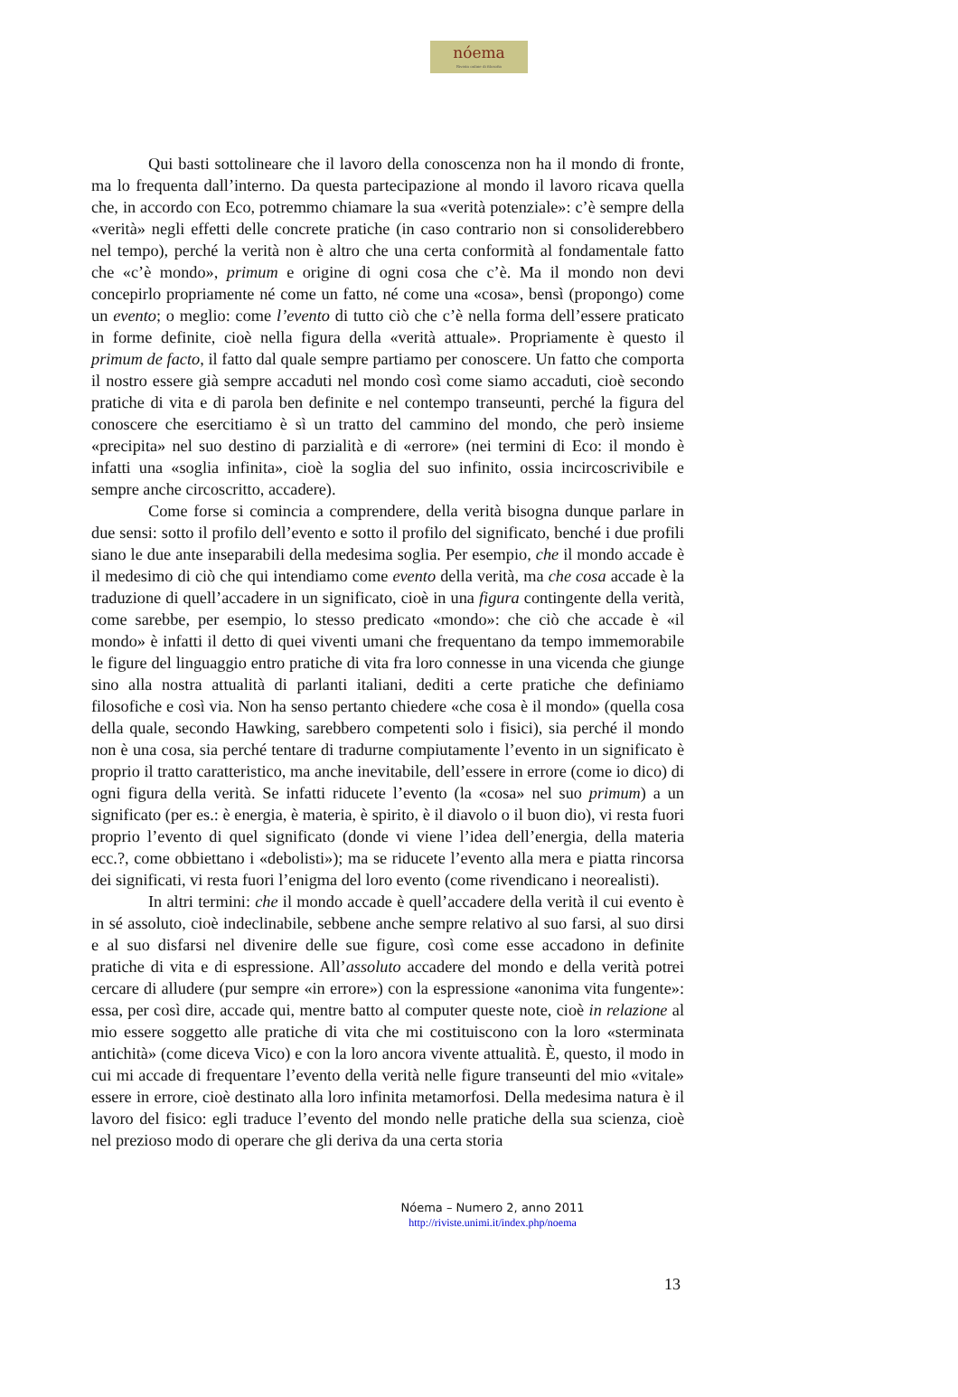nóema
Rivista online di filosofia
Qui basti sottolineare che il lavoro della conoscenza non ha il mondo di fronte, ma lo frequenta dall’interno. Da questa partecipazione al mondo il lavoro ricava quella che, in accordo con Eco, potremmo chiamare la sua «verità potenziale»: c’è sempre della «verità» negli effetti delle concrete pratiche (in caso contrario non si consoliderebbero nel tempo), perché la verità non è altro che una certa conformità al fondamentale fatto che «c’è mondo», primum e origine di ogni cosa che c’è. Ma il mondo non devi concepirlo propriamente né come un fatto, né come una «cosa», bensì (propongo) come un evento; o meglio: come l’evento di tutto ciò che c’è nella forma dell’essere praticato in forme definite, cioè nella figura della «verità attuale». Propriamente è questo il primum de facto, il fatto dal quale sempre partiamo per conoscere. Un fatto che comporta il nostro essere già sempre accaduti nel mondo così come siamo accaduti, cioè secondo pratiche di vita e di parola ben definite e nel contempo transeunti, perché la figura del conoscere che esercitiamo è sì un tratto del cammino del mondo, che però insieme «precipita» nel suo destino di parzialità e di «errore» (nei termini di Eco: il mondo è infatti una «soglia infinita», cioè la soglia del suo infinito, ossia incircoscrivibile e sempre anche circoscritto, accadere).
Come forse si comincia a comprendere, della verità bisogna dunque parlare in due sensi: sotto il profilo dell’evento e sotto il profilo del significato, benché i due profili siano le due ante inseparabili della medesima soglia. Per esempio, che il mondo accade è il medesimo di ciò che qui intendiamo come evento della verità, ma che cosa accade è la traduzione di quell’accadere in un significato, cioè in una figura contingente della verità, come sarebbe, per esempio, lo stesso predicato «mondo»: che ciò che accade è «il mondo» è infatti il detto di quei viventi umani che frequentano da tempo immemorabile le figure del linguaggio entro pratiche di vita fra loro connesse in una vicenda che giunge sino alla nostra attualità di parlanti italiani, dediti a certe pratiche che definiamo filosofiche e così via. Non ha senso pertanto chiedere «che cosa è il mondo» (quella cosa della quale, secondo Hawking, sarebbero competenti solo i fisici), sia perché il mondo non è una cosa, sia perché tentare di tradurne compiutamente l’evento in un significato è proprio il tratto caratteristico, ma anche inevitabile, dell’essere in errore (come io dico) di ogni figura della verità. Se infatti riducete l’evento (la «cosa» nel suo primum) a un significato (per es.: è energia, è materia, è spirito, è il diavolo o il buon dio), vi resta fuori proprio l’evento di quel significato (donde vi viene l’idea dell’energia, della materia ecc.?, come obbiettano i «debolisti»); ma se riducete l’evento alla mera e piatta rincorsa dei significati, vi resta fuori l’enigma del loro evento (come rivendicano i neorealisti).
In altri termini: che il mondo accade è quell’accadere della verità il cui evento è in sé assoluto, cioè indeclinabile, sebbene anche sempre relativo al suo farsi, al suo dirsi e al suo disfarsi nel divenire delle sue figure, così come esse accadono in definite pratiche di vita e di espressione. All’assoluto accadere del mondo e della verità potrei cercare di alludere (pur sempre «in errore») con la espressione «anonima vita fungente»: essa, per così dire, accade qui, mentre batto al computer queste note, cioè in relazione al mio essere soggetto alle pratiche di vita che mi costituiscono con la loro «sterminata antichità» (come diceva Vico) e con la loro ancora vivente attualità. È, questo, il modo in cui mi accade di frequentare l’evento della verità nelle figure transeunti del mio «vitale» essere in errore, cioè destinato alla loro infinita metamorfosi. Della medesima natura è il lavoro del fisico: egli traduce l’evento del mondo nelle pratiche della sua scienza, cioè nel prezioso modo di operare che gli deriva da una certa storia
Nóema – Numero 2, anno 2011
http://riviste.unimi.it/index.php/noema
13